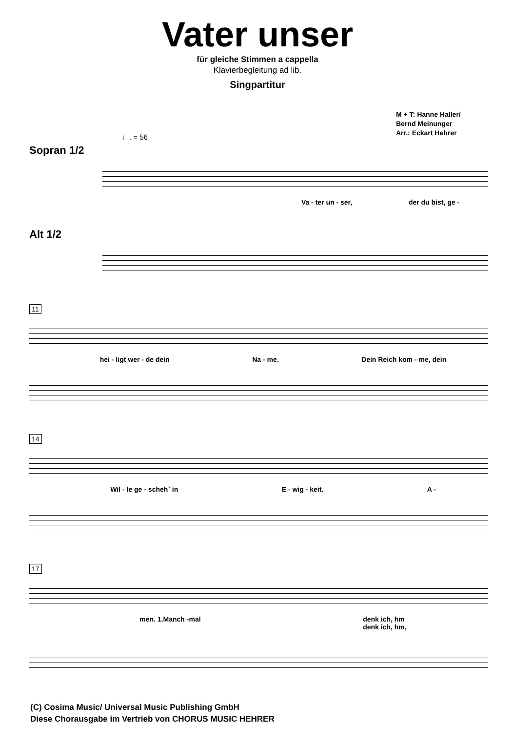Vater unser
für gleiche Stimmen a cappella
Klavierbegleitung ad lib.
Singpartitur
M + T: Hanne Haller/
Bernd Meinunger
Arr.: Eckart Hehrer
♩. = 56
Sopran 1/2
Va - ter un - ser, der du bist, ge -
Alt 1/2
11
hei - ligt wer - de dein Na - me. Dein Reich kom - me, dein
14
Wil - le ge - scheh` in E - wig - keit. A -
17
men. 1.Manch -mal denk ich, hm
denk ich, hm,
(C) Cosima Music/ Universal Music Publishing GmbH
Diese Chorausgabe im Vertrieb von CHORUS MUSIC HEHRER